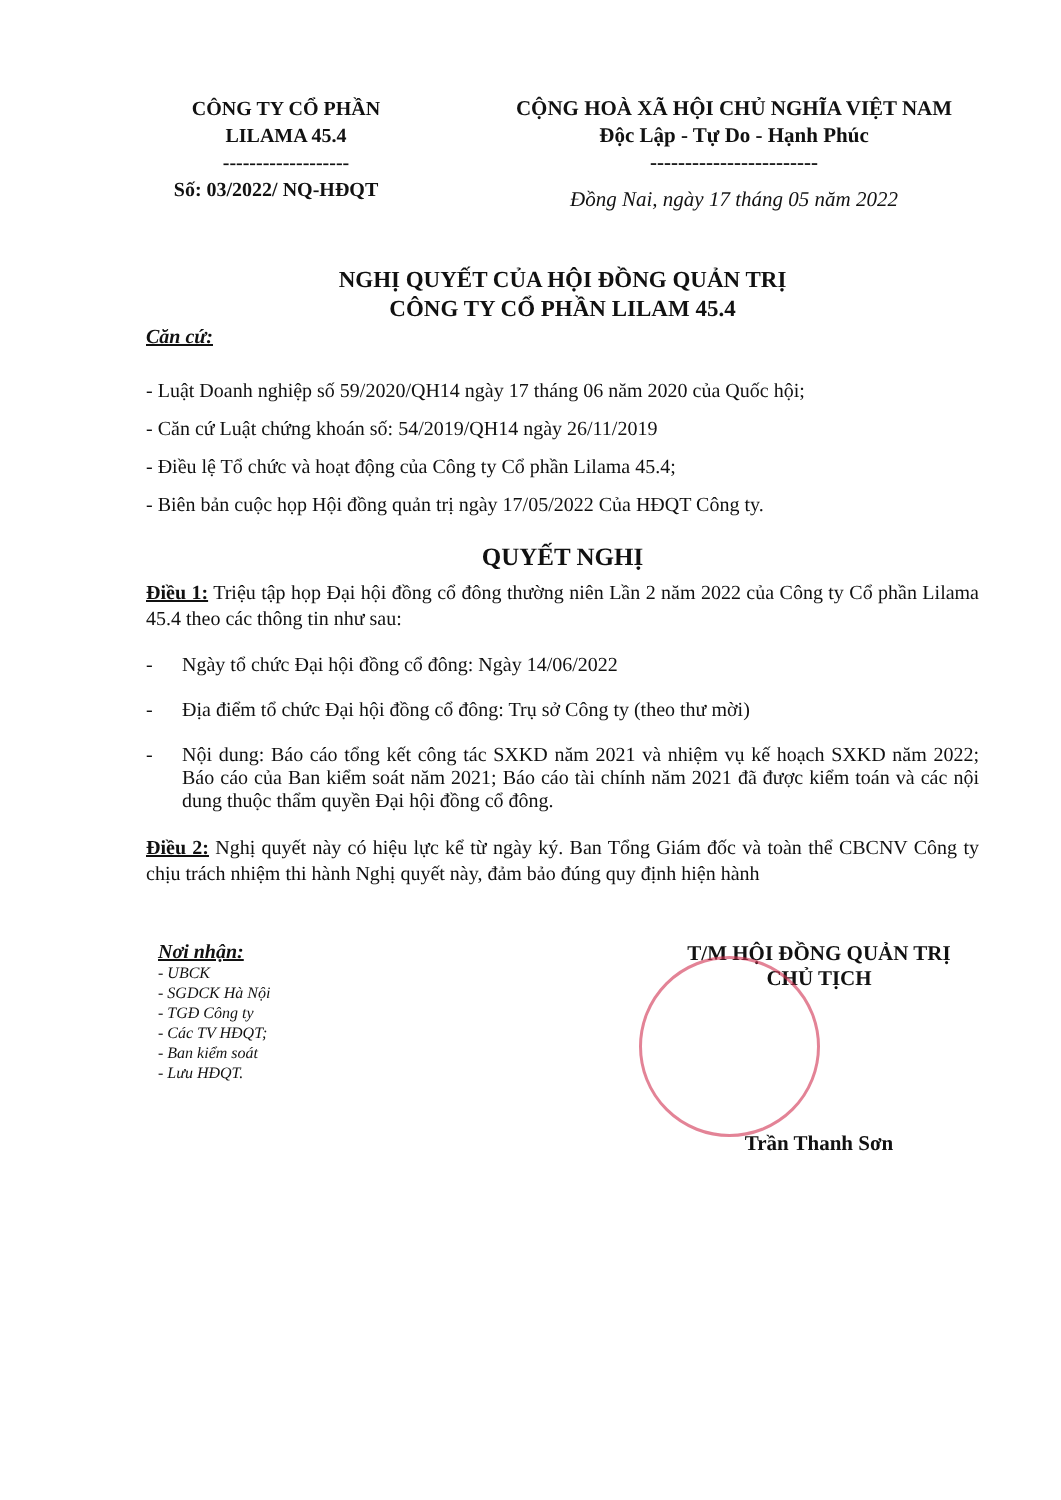CÔNG TY CỔ PHẦN
LILAMA 45.4
-------------------
Số: 03/2022/ NQ-HĐQT
CỘNG HOÀ XÃ HỘI CHỦ NGHĨA VIỆT NAM
Độc Lập - Tự Do - Hạnh Phúc
------------------------
Đồng Nai, ngày 17 tháng 05 năm 2022
NGHỊ QUYẾT CỦA HỘI ĐỒNG QUẢN TRỊ
CÔNG TY CỔ PHẦN LILAM 45.4
Căn cứ:
- Luật Doanh nghiệp số 59/2020/QH14 ngày 17 tháng 06 năm 2020 của Quốc hội;
- Căn cứ Luật chứng khoán số: 54/2019/QH14 ngày 26/11/2019
- Điều lệ Tổ chức và hoạt động của Công ty Cổ phần Lilama 45.4;
- Biên bản cuộc họp Hội đồng quản trị ngày 17/05/2022 Của HĐQT Công ty.
QUYẾT NGHỊ
Điều 1: Triệu tập họp Đại hội đồng cổ đông thường niên Lần 2 năm 2022 của Công ty Cổ phần Lilama 45.4 theo các thông tin như sau:
- Ngày tổ chức Đại hội đồng cổ đông: Ngày 14/06/2022
- Địa điểm tổ chức Đại hội đồng cổ đông: Trụ sở Công ty (theo thư mời)
- Nội dung: Báo cáo tổng kết công tác SXKD năm 2021 và nhiệm vụ kế hoạch SXKD năm 2022; Báo cáo của Ban kiểm soát năm 2021; Báo cáo tài chính năm 2021 đã được kiểm toán và các nội dung thuộc thẩm quyền Đại hội đồng cổ đông.
Điều 2: Nghị quyết này có hiệu lực kể từ ngày ký. Ban Tổng Giám đốc và toàn thể CBCNV Công ty chịu trách nhiệm thi hành Nghị quyết này, đảm bảo đúng quy định hiện hành
Nơi nhận:
- UBCK
- SGDCK Hà Nội
- TGĐ Công ty
- Các TV HĐQT;
- Ban kiểm soát
- Lưu HĐQT.
T/M HỘI ĐỒNG QUẢN TRỊ
CHỦ TỊCH
Trần Thanh Sơn